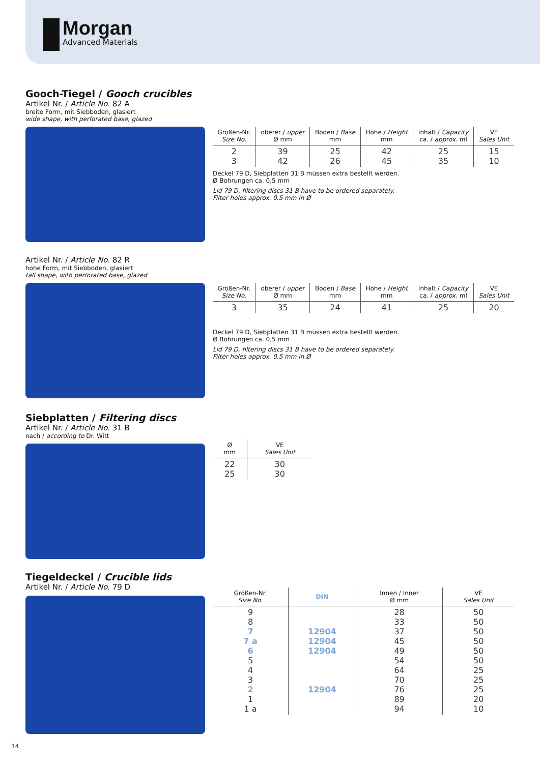Morgan
Advanced Materials
Gooch-Tiegel / Gooch crucibles
Artikel Nr. / Article No. 82 A
breite Form, mit Siebboden, glasiert
wide shape, with perforated base, glazed
| Größen-Nr. Size No. | oberer / upper Ø mm | Boden / Base mm | Höhe / Height mm | Inhalt / Capacity ca. / approx. ml | VE Sales Unit |
| --- | --- | --- | --- | --- | --- |
| 2 3 | 39 42 | 25 26 | 42 45 | 25 35 | 15 10 |
Deckel 79 D, Siebplatten 31 B müssen extra bestellt werden.
Ø Bohrungen ca. 0,5 mm
Lid 79 D, filtering discs 31 B have to be ordered separately.
Filter holes approx. 0.5 mm in Ø
Artikel Nr. / Article No. 82 R
hohe Form, mit Siebboden, glasiert
tall shape, with perforated base, glazed
| Größen-Nr. Size No. | oberer / upper Ø mm | Boden / Base mm | Höhe / Height mm | Inhalt / Capacity ca. / approx. ml | VE Sales Unit |
| --- | --- | --- | --- | --- | --- |
| 3 | 35 | 24 | 41 | 25 | 20 |
Deckel 79 D, Siebplatten 31 B müssen extra bestellt werden.
Ø Bohrungen ca. 0,5 mm
Lid 79 D, filtering discs 31 B have to be ordered separately.
Filter holes approx. 0.5 mm in Ø
Siebplatten / Filtering discs
Artikel Nr. / Article No. 31 B
nach / according to Dr. Witt
| Ø mm | VE Sales Unit |
| --- | --- |
| 22 25 | 30 30 |
Tiegeldeckel / Crucible lids
Artikel Nr. / Article No. 79 D
| Größen-Nr. Size No. | DIN | Innen / Inner Ø mm | VE Sales Unit |
| --- | --- | --- | --- |
| 9 8 7 7 a 6 5 4 3 2 1 1 a | 12904 12904 12904 12904 | 28 33 37 45 49 54 64 70 76 89 94 | 50 50 50 50 50 50 25 25 25 20 10 |
14